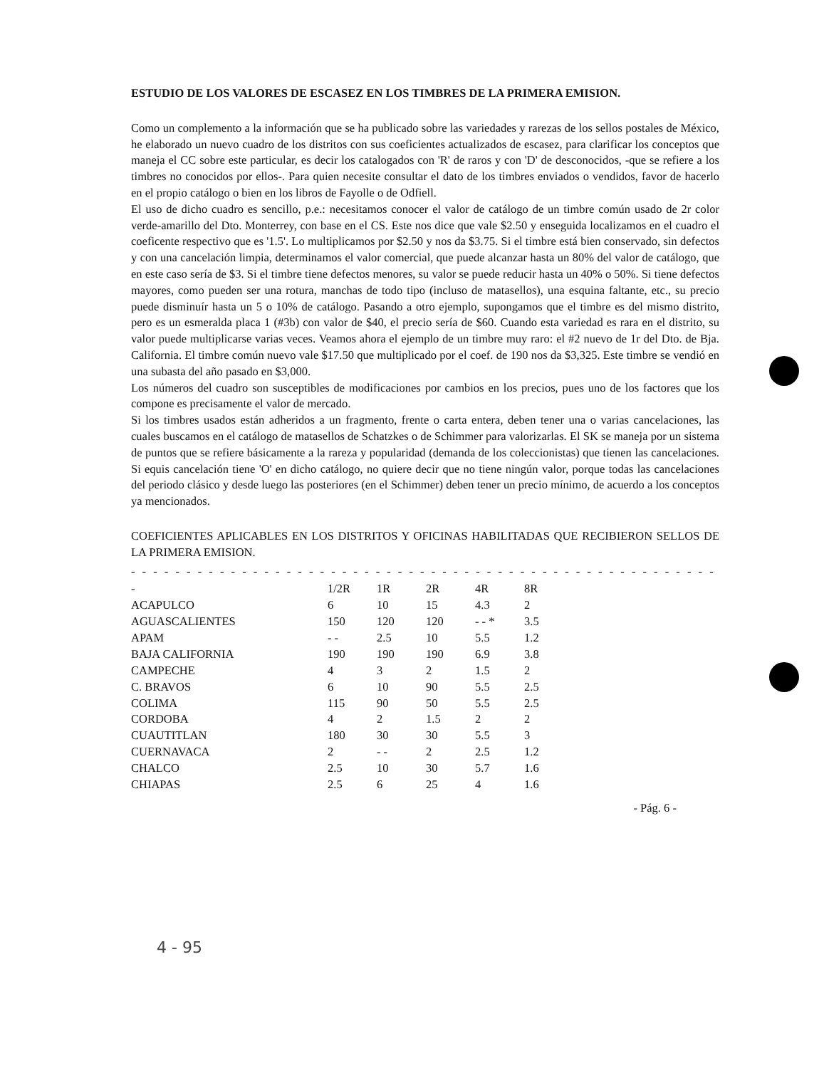ESTUDIO DE LOS VALORES DE ESCASEZ EN LOS TIMBRES DE LA PRIMERA EMISION.
Como un complemento a la información que se ha publicado sobre las variedades y rarezas de los sellos postales de México, he elaborado un nuevo cuadro de los distritos con sus coeficientes actualizados de escasez, para clarificar los conceptos que maneja el CC sobre este particular, es decir los catalogados con 'R' de raros y con 'D' de desconocidos, -que se refiere a los timbres no conocidos por ellos-. Para quien necesite consultar el dato de los timbres enviados o vendidos, favor de hacerlo en el propio catálogo o bien en los libros de Fayolle o de Odfiell.
El uso de dicho cuadro es sencillo, p.e.: necesitamos conocer el valor de catálogo de un timbre común usado de 2r color verde-amarillo del Dto. Monterrey, con base en el CS. Este nos dice que vale $2.50 y enseguida localizamos en el cuadro el coeficente respectivo que es '1.5'. Lo multiplicamos por $2.50 y nos da $3.75. Si el timbre está bien conservado, sin defectos y con una cancelación limpia, determinamos el valor comercial, que puede alcanzar hasta un 80% del valor de catálogo, que en este caso sería de $3. Si el timbre tiene defectos menores, su valor se puede reducir hasta un 40% o 50%. Si tiene defectos mayores, como pueden ser una rotura, manchas de todo tipo (incluso de matasellos), una esquina faltante, etc., su precio puede disminuír hasta un 5 o 10% de catálogo. Pasando a otro ejemplo, supongamos que el timbre es del mismo distrito, pero es un esmeralda placa 1 (#3b) con valor de $40, el precio sería de $60. Cuando esta variedad es rara en el distrito, su valor puede multiplicarse varias veces. Veamos ahora el ejemplo de un timbre muy raro: el #2 nuevo de 1r del Dto. de Bja. California. El timbre común nuevo vale $17.50 que multiplicado por el coef. de 190 nos da $3,325. Este timbre se vendió en una subasta del año pasado en $3,000.
Los números del cuadro son susceptibles de modificaciones por cambios en los precios, pues uno de los factores que los compone es precisamente el valor de mercado.
Si los timbres usados están adheridos a un fragmento, frente o carta entera, deben tener una o varias cancelaciones, las cuales buscamos en el catálogo de matasellos de Schatzkes o de Schimmer para valorizarlas. El SK se maneja por un sistema de puntos que se refiere básicamente a la rareza y popularidad (demanda de los coleccionistas) que tienen las cancelaciones. Si equis cancelación tiene 'O' en dicho catálogo, no quiere decir que no tiene ningún valor, porque todas las cancelaciones del periodo clásico y desde luego las posteriores (en el Schimmer) deben tener un precio mínimo, de acuerdo a los conceptos ya mencionados.
COEFICIENTES APLICABLES EN LOS DISTRITOS Y OFICINAS HABILITADAS QUE RECIBIERON SELLOS DE LA PRIMERA EMISION.
- - - - - - - - - - - - - - - - - - - - - - - - - - - - - - - - - - - - - - - - - - - - - - - - - - - - - - - - - - - - - - - - - - - - - - - - -
| - | 1/2R | 1R | 2R | 4R | 8R |
| --- | --- | --- | --- | --- | --- |
| ACAPULCO | 6 | 10 | 15 | 4.3 | 2 |
| AGUASCALIENTES | 150 | 120 | 120 | - - * | 3.5 |
| APAM | - - | 2.5 | 10 | 5.5 | 1.2 |
| BAJA CALIFORNIA | 190 | 190 | 190 | 6.9 | 3.8 |
| CAMPECHE | 4 | 3 | 2 | 1.5 | 2 |
| C. BRAVOS | 6 | 10 | 90 | 5.5 | 2.5 |
| COLIMA | 115 | 90 | 50 | 5.5 | 2.5 |
| CORDOBA | 4 | 2 | 1.5 | 2 | 2 |
| CUAUTITLAN | 180 | 30 | 30 | 5.5 | 3 |
| CUERNAVACA | 2 | - - | 2 | 2.5 | 1.2 |
| CHALCO | 2.5 | 10 | 30 | 5.7 | 1.6 |
| CHIAPAS | 2.5 | 6 | 25 | 4 | 1.6 |
- Pág. 6 -
4 - 95